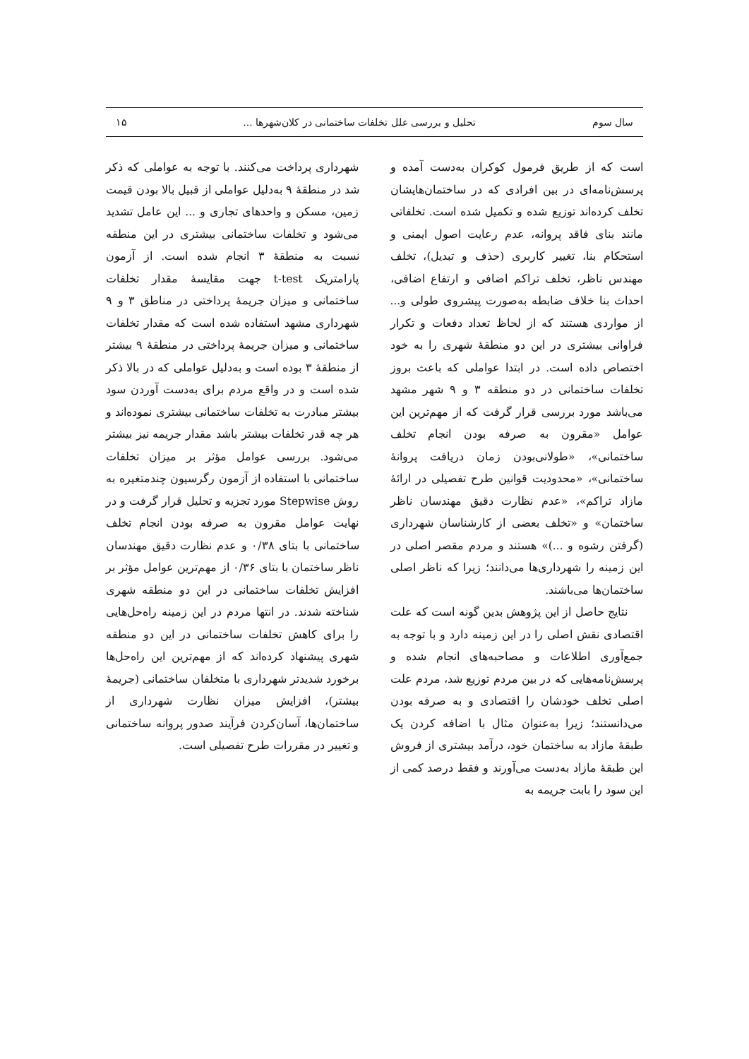سال سوم تحلیل و بررسی علل تخلفات ساختمانی در کلان‌شهرها ... ۱۵
است که از طریق فرمول کوکران به‌دست آمده و پرسش‌نامه‌ای در بین افرادی که در ساختمان‌هایشان تخلف کرده‌اند توزیع شده و تکمیل شده است. تخلفاتی مانند بنای فاقد پروانه، عدم رعایت اصول ایمنی و استحکام بنا، تغییر کاربری (حذف و تبدیل)، تخلف مهندس ناظر، تخلف تراکم اضافی و ارتفاع اضافی، احداث بنا خلاف ضابطه به‌صورت پیشروی طولی و... از مواردی هستند که از لحاظ تعداد دفعات و تکرار فراوانی بیشتری در این دو منطقهٔ شهری را به خود اختصاص داده است. در ابتدا عواملی که باعث بروز تخلفات ساختمانی در دو منطقه ۳ و ۹ شهر مشهد می‌باشد مورد بررسی قرار گرفت که از مهم‌ترین این عوامل «مقرون به صرفه بودن انجام تخلف ساختمانی»، «طولانی‌بودن زمان دریافت پروانهٔ ساختمانی»، «محدودیت قوانین طرح تفصیلی در ارائهٔ مازاد تراکم»، «عدم نظارت دقیق مهندسان ناظر ساختمان» و «تخلف بعضی از کارشناسان شهرداری (گرفتن رشوه و ...)» هستند و مردم مقصر اصلی در این زمینه را شهرداری‌ها می‌دانند؛ زیرا که ناظر اصلی ساختمان‌ها می‌باشند.
نتایج حاصل از این پژوهش بدین گونه است که علت اقتصادی نقش اصلی را در این زمینه دارد و با توجه به جمع‌آوری اطلاعات و مصاحبه‌های انجام شده و پرسش‌نامه‌هایی که در بین مردم توزیع شد، مردم علت اصلی تخلف خودشان را اقتصادی و به صرفه بودن می‌دانستند؛ زیرا به‌عنوان مثال با اضافه کردن یک طبقهٔ مازاد به ساختمان خود، درآمد بیشتری از فروش این طبقهٔ مازاد به‌دست می‌آورند و فقط درصد کمی از این سود را بابت جریمه به
شهرداری پرداخت می‌کنند. با توجه به عواملی که ذکر شد در منطقهٔ ۹ به‌دلیل عواملی از قبیل بالا بودن قیمت زمین، مسکن و واحدهای تجاری و ... این عامل تشدید می‌شود و تخلفات ساختمانی بیشتری در این منطقه نسبت به منطقهٔ ۳ انجام شده است. از آزمون پارامتریک t-test جهت مقایسهٔ مقدار تخلفات ساختمانی و میزان جریمهٔ پرداختی در مناطق ۳ و ۹ شهرداری مشهد استفاده شده است که مقدار تخلفات ساختمانی و میزان جریمهٔ پرداختی در منطقهٔ ۹ بیشتر از منطقهٔ ۳ بوده است و به‌دلیل عواملی که در بالا ذکر شده است و در واقع مردم برای به‌دست آوردن سود بیشتر مبادرت به تخلفات ساختمانی بیشتری نموده‌اند و هر چه قدر تخلفات بیشتر باشد مقدار جریمه نیز بیشتر می‌شود. بررسی عوامل مؤثر بر میزان تخلفات ساختمانی با استفاده از آزمون رگرسیون چندمتغیره به روش Stepwise مورد تجزیه و تحلیل قرار گرفت و در نهایت عوامل مقرون به صرفه بودن انجام تخلف ساختمانی با بتای ۰/۳۸ و عدم نظارت دقیق مهندسان ناظر ساختمان با بتای ۰/۳۶ از مهم‌ترین عوامل مؤثر بر افزایش تخلفات ساختمانی در این دو منطقه شهری شناخته شدند. در انتها مردم در این زمینه راه‌حل‌هایی را برای کاهش تخلفات ساختمانی در این دو منطقه شهری پیشنهاد کرده‌اند که از مهم‌ترین این راه‌حل‌ها برخورد شدیدتر شهرداری با متخلفان ساختمانی (جریمهٔ بیشتر)، افزایش میزان نظارت شهرداری از ساختمان‌ها، آسان‌کردن فرآیند صدور پروانه ساختمانی و تغییر در مقررات طرح تفصیلی است.